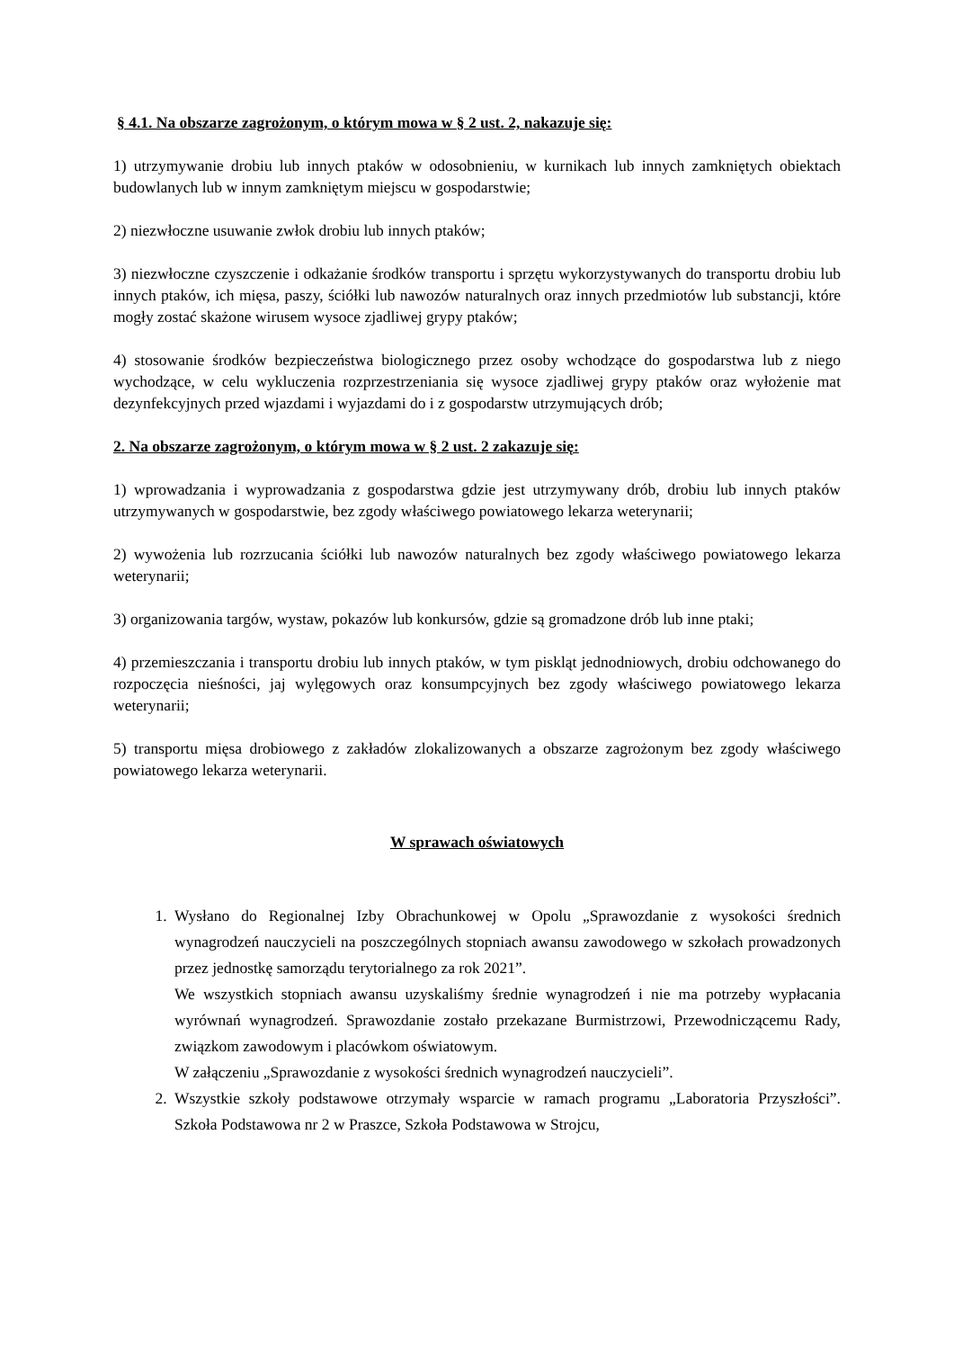§ 4.1. Na obszarze zagrożonym, o którym mowa w § 2 ust. 2, nakazuje się:
1) utrzymywanie drobiu lub innych ptaków w odosobnieniu, w kurnikach lub innych zamkniętych obiektach budowlanych lub w innym zamkniętym miejscu w gospodarstwie;
2) niezwłoczne usuwanie zwłok drobiu lub innych ptaków;
3) niezwłoczne czyszczenie i odkażanie środków transportu i sprzętu wykorzystywanych do transportu drobiu lub innych ptaków, ich mięsa, paszy, ściółki lub nawozów naturalnych oraz innych przedmiotów lub substancji, które mogły zostać skażone wirusem wysoce zjadliwej grypy ptaków;
4) stosowanie środków bezpieczeństwa biologicznego przez osoby wchodzące do gospodarstwa lub z niego wychodzące, w celu wykluczenia rozprzestrzeniania się wysoce zjadliwej grypy ptaków oraz wyłożenie mat dezynfekcyjnych przed wjazdami i wyjazdami do i z gospodarstw utrzymujących drób;
2. Na obszarze zagrożonym, o którym mowa w § 2 ust. 2 zakazuje się:
1) wprowadzania i wyprowadzania z gospodarstwa gdzie jest utrzymywany drób, drobiu lub innych ptaków utrzymywanych w gospodarstwie, bez zgody właściwego powiatowego lekarza weterynarii;
2) wywożenia lub rozrzucania ściółki lub nawozów naturalnych bez zgody właściwego powiatowego lekarza weterynarii;
3) organizowania targów, wystaw, pokazów lub konkursów, gdzie są gromadzone drób lub inne ptaki;
4) przemieszczania i transportu drobiu lub innych ptaków, w tym piskląt jednodniowych, drobiu odchowanego do rozpoczęcia nieśności, jaj wylęgowych oraz konsumpcyjnych bez zgody właściwego powiatowego lekarza weterynarii;
5) transportu mięsa drobiowego z zakładów zlokalizowanych a obszarze zagrożonym bez zgody właściwego powiatowego lekarza weterynarii.
W sprawach oświatowych
1. Wysłano do Regionalnej Izby Obrachunkowej w Opolu „Sprawozdanie z wysokości średnich wynagrodzeń nauczycieli na poszczególnych stopniach awansu zawodowego w szkołach prowadzonych przez jednostkę samorządu terytorialnego za rok 2021”.
We wszystkich stopniach awansu uzyskaliśmy średnie wynagrodzeń i nie ma potrzeby wypłacania wyrównań wynagrodzeń. Sprawozdanie zostało przekazane Burmistrzowi, Przewodniczącemu Rady, związkom zawodowym i placówkom oświatowym.
W załączeniu „Sprawozdanie z wysokości średnich wynagrodzeń nauczycieli”.
2. Wszystkie szkoły podstawowe otrzymały wsparcie w ramach programu „Laboratoria Przyszłości”. Szkoła Podstawowa nr 2 w Praszce, Szkoła Podstawowa w Strojcu,